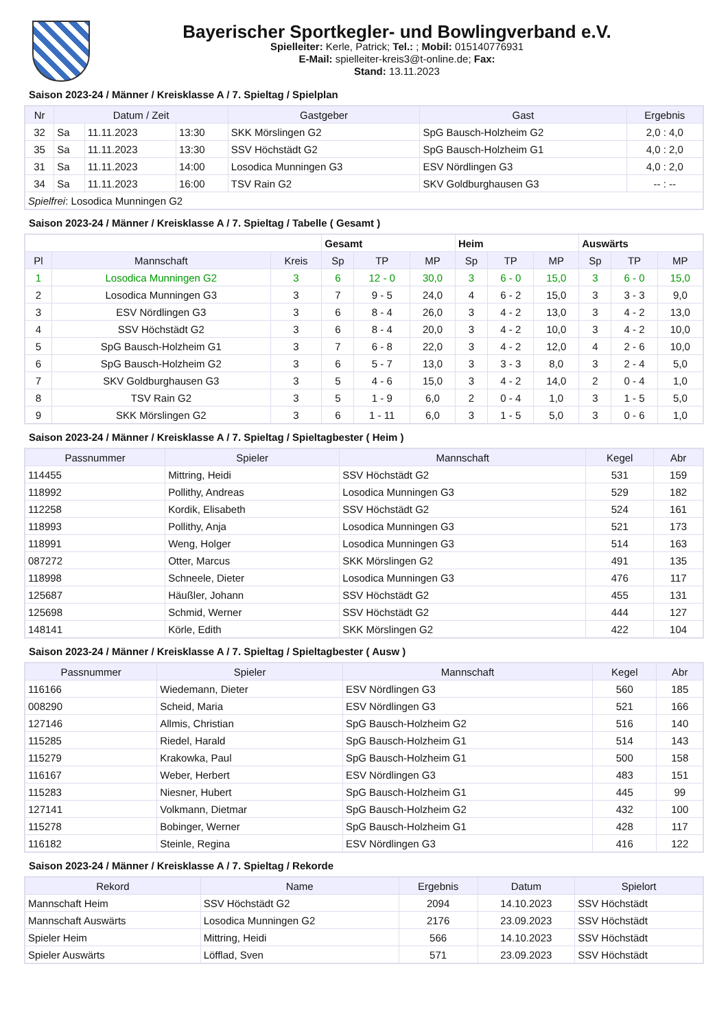Bayerischer Sportkegler- und Bowlingverband e.V.
Spielleiter: Kerle, Patrick; Tel.: ; Mobil: 015140776931
E-Mail: spielleiter-kreis3@t-online.de; Fax:
Stand: 13.11.2023
Saison 2023-24 / Männer / Kreisklasse A / 7. Spieltag / Spielplan
| Nr | Datum / Zeit | | | Gastgeber | Gast | Ergebnis |
| --- | --- | --- | --- | --- | --- | --- |
| 32 | Sa | 11.11.2023 | 13:30 | SKK Mörslingen G2 | SpG Bausch-Holzheim G2 | 2,0 : 4,0 |
| 35 | Sa | 11.11.2023 | 13:30 | SSV Höchstädt G2 | SpG Bausch-Holzheim G1 | 4,0 : 2,0 |
| 31 | Sa | 11.11.2023 | 14:00 | Losodica Munningen G3 | ESV Nördlingen G3 | 4,0 : 2,0 |
| 34 | Sa | 11.11.2023 | 16:00 | TSV Rain G2 | SKV Goldburghausen G3 | -- : -- |
| Spielfrei : Losodica Munningen G2 | | | | | | |
Saison 2023-24 / Männer / Kreisklasse A / 7. Spieltag / Tabelle ( Gesamt )
| | | | Gesamt | | | Heim | | | Auswärts | | |
| --- | --- | --- | --- | --- | --- | --- | --- | --- | --- | --- | --- |
| Pl | Mannschaft | Kreis | Sp | TP | MP | Sp | TP | MP | Sp | TP | MP |
| 1 | Losodica Munningen G2 | 3 | 6 | 12 - 0 | 30,0 | 3 | 6 - 0 | 15,0 | 3 | 6 - 0 | 15,0 |
| 2 | Losodica Munningen G3 | 3 | 7 | 9 - 5 | 24,0 | 4 | 6 - 2 | 15,0 | 3 | 3 - 3 | 9,0 |
| 3 | ESV Nördlingen G3 | 3 | 6 | 8 - 4 | 26,0 | 3 | 4 - 2 | 13,0 | 3 | 4 - 2 | 13,0 |
| 4 | SSV Höchstädt G2 | 3 | 6 | 8 - 4 | 20,0 | 3 | 4 - 2 | 10,0 | 3 | 4 - 2 | 10,0 |
| 5 | SpG Bausch-Holzheim G1 | 3 | 7 | 6 - 8 | 22,0 | 3 | 4 - 2 | 12,0 | 4 | 2 - 6 | 10,0 |
| 6 | SpG Bausch-Holzheim G2 | 3 | 6 | 5 - 7 | 13,0 | 3 | 3 - 3 | 8,0 | 3 | 2 - 4 | 5,0 |
| 7 | SKV Goldburghausen G3 | 3 | 5 | 4 - 6 | 15,0 | 3 | 4 - 2 | 14,0 | 2 | 0 - 4 | 1,0 |
| 8 | TSV Rain G2 | 3 | 5 | 1 - 9 | 6,0 | 2 | 0 - 4 | 1,0 | 3 | 1 - 5 | 5,0 |
| 9 | SKK Mörslingen G2 | 3 | 6 | 1 - 11 | 6,0 | 3 | 1 - 5 | 5,0 | 3 | 0 - 6 | 1,0 |
Saison 2023-24 / Männer / Kreisklasse A / 7. Spieltag / Spieltagbester ( Heim )
| Passnummer | Spieler | Mannschaft | Kegel | Abr |
| --- | --- | --- | --- | --- |
| 114455 | Mittring, Heidi | SSV Höchstädt G2 | 531 | 159 |
| 118992 | Pollithy, Andreas | Losodica Munningen G3 | 529 | 182 |
| 112258 | Kordik, Elisabeth | SSV Höchstädt G2 | 524 | 161 |
| 118993 | Pollithy, Anja | Losodica Munningen G3 | 521 | 173 |
| 118991 | Weng, Holger | Losodica Munningen G3 | 514 | 163 |
| 087272 | Otter, Marcus | SKK Mörslingen G2 | 491 | 135 |
| 118998 | Schneele, Dieter | Losodica Munningen G3 | 476 | 117 |
| 125687 | Häußler, Johann | SSV Höchstädt G2 | 455 | 131 |
| 125698 | Schmid, Werner | SSV Höchstädt G2 | 444 | 127 |
| 148141 | Körle, Edith | SKK Mörslingen G2 | 422 | 104 |
Saison 2023-24 / Männer / Kreisklasse A / 7. Spieltag / Spieltagbester ( Ausw )
| Passnummer | Spieler | Mannschaft | Kegel | Abr |
| --- | --- | --- | --- | --- |
| 116166 | Wiedemann, Dieter | ESV Nördlingen G3 | 560 | 185 |
| 008290 | Scheid, Maria | ESV Nördlingen G3 | 521 | 166 |
| 127146 | Allmis, Christian | SpG Bausch-Holzheim G2 | 516 | 140 |
| 115285 | Riedel, Harald | SpG Bausch-Holzheim G1 | 514 | 143 |
| 115279 | Krakowka, Paul | SpG Bausch-Holzheim G1 | 500 | 158 |
| 116167 | Weber, Herbert | ESV Nördlingen G3 | 483 | 151 |
| 115283 | Niesner, Hubert | SpG Bausch-Holzheim G1 | 445 | 99 |
| 127141 | Volkmann, Dietmar | SpG Bausch-Holzheim G2 | 432 | 100 |
| 115278 | Bobinger, Werner | SpG Bausch-Holzheim G1 | 428 | 117 |
| 116182 | Steinle, Regina | ESV Nördlingen G3 | 416 | 122 |
Saison 2023-24 / Männer / Kreisklasse A / 7. Spieltag / Rekorde
| Rekord | Name | Ergebnis | Datum | Spielort |
| --- | --- | --- | --- | --- |
| Mannschaft Heim | SSV Höchstädt G2 | 2094 | 14.10.2023 | SSV Höchstädt |
| Mannschaft Auswärts | Losodica Munningen G2 | 2176 | 23.09.2023 | SSV Höchstädt |
| Spieler Heim | Mittring, Heidi | 566 | 14.10.2023 | SSV Höchstädt |
| Spieler Auswärts | Löfflad, Sven | 571 | 23.09.2023 | SSV Höchstädt |